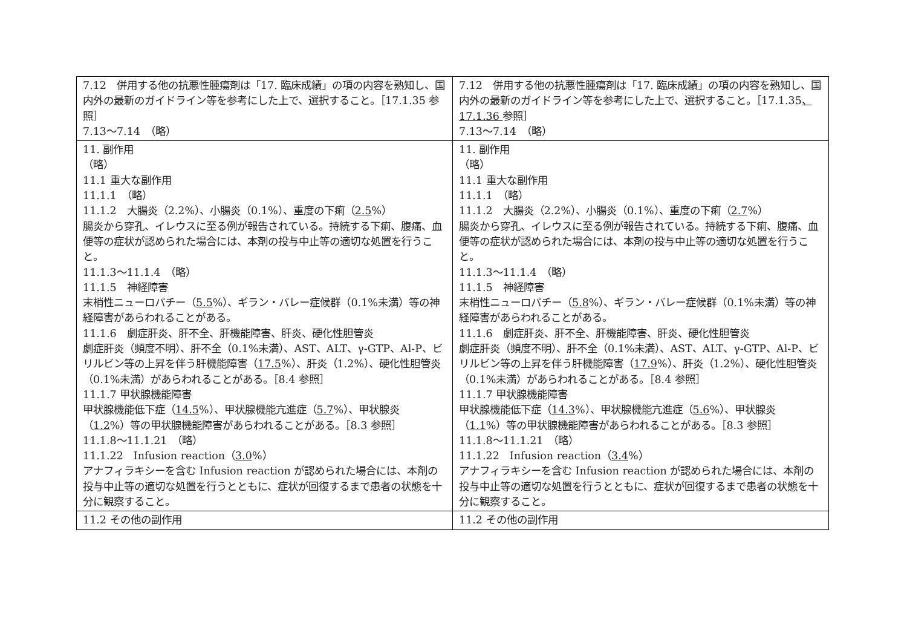| 7.12 併用する他の抗悪性腫瘍剤は「17. 臨床成績」の項の内容を熟知し、国内外の最新のガイドライン等を参考にした上で、選択すること。［17.1.35 参照］ 7.13～7.14 （略） | 7.12 併用する他の抗悪性腫瘍剤は「17. 臨床成績」の項の内容を熟知し、国内外の最新のガイドライン等を参考にした上で、選択すること。［17.1.35 、17.1.36 参照］ 7.13～7.14 （略） |
| 11. 副作用 （略） 11.1 重大な副作用 11.1.1 （略） 11.1.2 大腸炎（2.2%）、小腸炎（0.1%）、重度の下痢（ 2.5 %） 腸炎から穿孔、イレウスに至る例が報告されている。持続する下痢、腹痛、血便等の症状が認められた場合には、本剤の投与中止等の適切な処置を行うこと。 11.1.3～11.1.4 （略） 11.1.5 神経障害 末梢性ニューロパチー（ 5.5 %）、ギラン・バレー症候群（0.1%未満）等の神経障害があらわれることがある。 11.1.6 劇症肝炎、肝不全、肝機能障害、肝炎、硬化性胆管炎 劇症肝炎（頻度不明）、肝不全（0.1%未満）、AST、ALT、γ-GTP、Al-P、ビリルビン等の上昇を伴う肝機能障害（ 17.5 %）、肝炎（1.2%）、硬化性胆管炎（0.1%未満）があらわれることがある。［8.4 参照］ 11.1.7 甲状腺機能障害 甲状腺機能低下症（ 14.5 %）、甲状腺機能亢進症（ 5.7 %）、甲状腺炎（ 1.2 %）等の甲状腺機能障害があらわれることがある。［8.3 参照］ 11.1.8～11.1.21 （略） 11.1.22 Infusion reaction（ 3.0 %） アナフィラキシーを含む Infusion reaction が認められた場合には、本剤の投与中止等の適切な処置を行うとともに、症状が回復するまで患者の状態を十分に観察すること。 | 11. 副作用 （略） 11.1 重大な副作用 11.1.1 （略） 11.1.2 大腸炎（2.2%）、小腸炎（0.1%）、重度の下痢（ 2.7 %） 腸炎から穿孔、イレウスに至る例が報告されている。持続する下痢、腹痛、血便等の症状が認められた場合には、本剤の投与中止等の適切な処置を行うこと。 11.1.3～11.1.4 （略） 11.1.5 神経障害 末梢性ニューロパチー（ 5.8 %）、ギラン・バレー症候群（0.1%未満）等の神経障害があらわれることがある。 11.1.6 劇症肝炎、肝不全、肝機能障害、肝炎、硬化性胆管炎 劇症肝炎（頻度不明）、肝不全（0.1%未満）、AST、ALT、γ-GTP、Al-P、ビリルビン等の上昇を伴う肝機能障害（ 17.9 %）、肝炎（1.2%）、硬化性胆管炎（0.1%未満）があらわれることがある。［8.4 参照］ 11.1.7 甲状腺機能障害 甲状腺機能低下症（ 14.3 %）、甲状腺機能亢進症（ 5.6 %）、甲状腺炎（ 1.1 %）等の甲状腺機能障害があらわれることがある。［8.3 参照］ 11.1.8～11.1.21 （略） 11.1.22 Infusion reaction（ 3.4 %） アナフィラキシーを含む Infusion reaction が認められた場合には、本剤の投与中止等の適切な処置を行うとともに、症状が回復するまで患者の状態を十分に観察すること。 |
| 11.2 その他の副作用 | 11.2 その他の副作用 |